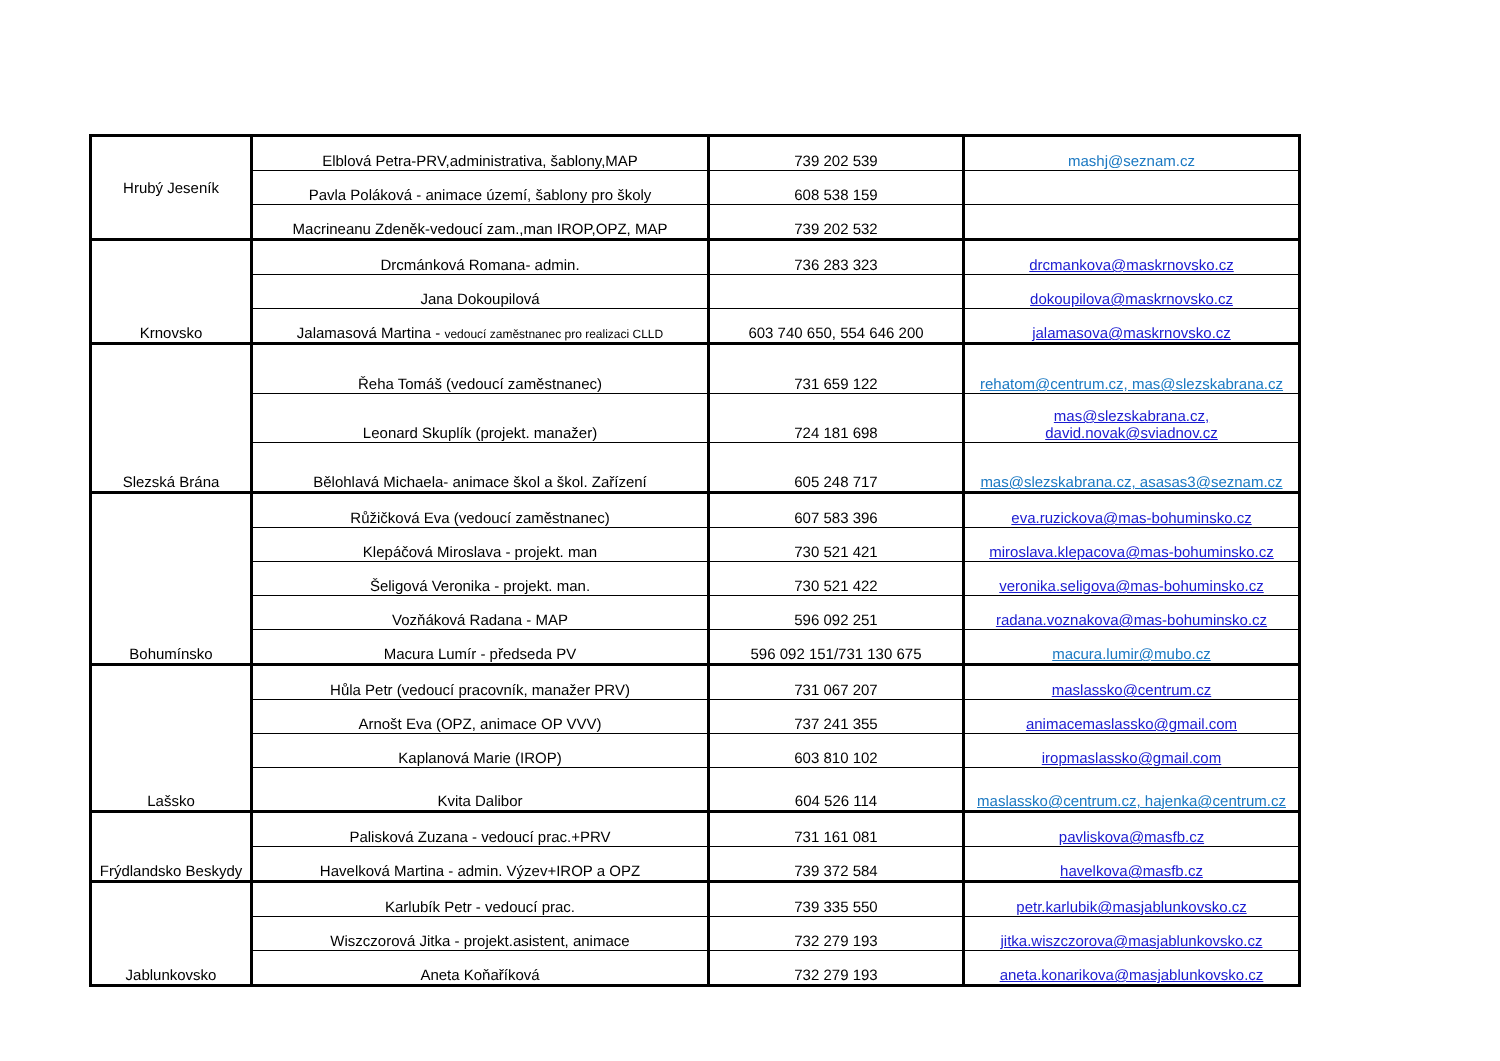| Hrubý Jeseník | Elblová Petra-PRV,administrativa, šablony,MAP | 739 202 539 | mashj@seznam.cz |
| | Pavla Poláková - animace území, šablony pro školy | 608 538 159 | |
| | Macrineanu Zdeněk-vedoucí zam.,man IROP,OPZ, MAP | 739 202 532 | |
| Krnovsko | Drcmánková Romana- admin. | 736 283 323 | drcmankova@maskrnovsko.cz |
| | Jana Dokoupilová | | dokoupilova@maskrnovsko.cz |
| | Jalamasová Martina - vedoucí zaměstnanec pro realizaci CLLD | 603 740 650, 554 646 200 | jalamasova@maskrnovsko.cz |
| Slezská Brána | Řeha Tomáš (vedoucí zaměstnanec) | 731 659 122 | rehatom@centrum.cz, mas@slezskabrana.cz |
| | Leonard Skuplík (projekt. manažer) | 724 181 698 | mas@slezskabrana.cz, david.novak@sviadnov.cz |
| | Bělohlavá Michaela- animace škol a škol. Zařízení | 605 248 717 | mas@slezskabrana.cz, asasas3@seznam.cz |
| Bohumínsko | Růžičková Eva (vedoucí zaměstnanec) | 607 583 396 | eva.ruzickova@mas-bohuminsko.cz |
| | Klepáčová Miroslava - projekt. man | 730 521 421 | miroslava.klepacova@mas-bohuminsko.cz |
| | Šeligová Veronika - projekt. man. | 730 521 422 | veronika.seligova@mas-bohuminsko.cz |
| | Vozňáková Radana - MAP | 596 092 251 | radana.voznakova@mas-bohuminsko.cz |
| | Macura Lumír - předseda PV | 596 092 151/731 130 675 | macura.lumir@mubo.cz |
| Lašsko | Hůla Petr (vedoucí pracovník, manažer PRV) | 731 067 207 | maslassko@centrum.cz |
| | Arnošt Eva (OPZ, animace OP VVV) | 737 241 355 | animacemaslassko@gmail.com |
| | Kaplanová Marie (IROP) | 603 810 102 | iropmaslassko@gmail.com |
| | Kvita Dalibor | 604 526 114 | maslassko@centrum.cz, hajenka@centrum.cz |
| Frýdlandsko Beskydy | Palisková Zuzana - vedoucí prac.+PRV | 731 161 081 | pavliskova@masfb.cz |
| | Havelková Martina - admin. Výzev+IROP a OPZ | 739 372 584 | havelkova@masfb.cz |
| Jablunkovsko | Karlubík Petr - vedoucí prac. | 739 335 550 | petr.karlubik@masjablunkovsko.cz |
| | Wiszczorová Jitka - projekt.asistent, animace | 732 279 193 | jitka.wiszczorova@masjablunkovsko.cz |
| | Aneta Koňaříková | 732 279 193 | aneta.konarikova@masjablunkovsko.cz |